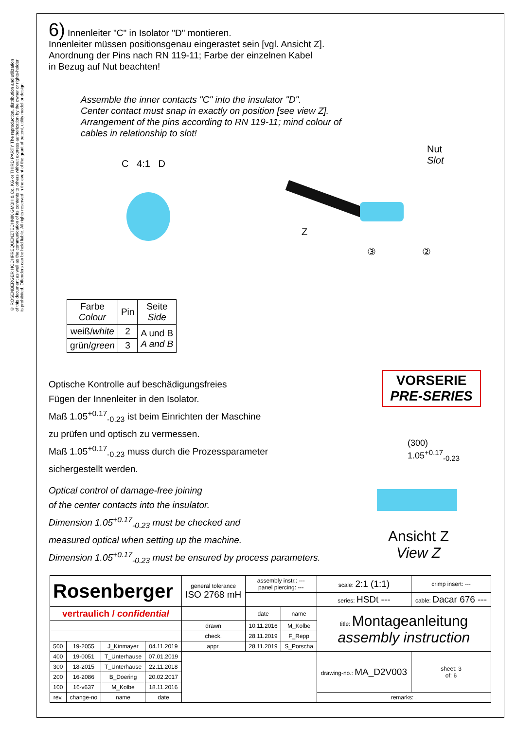© ROSENBERGER HOCHFREQUENZTECHNIK GMBH & Co. KG or THIRD PARTY The reproduction, distribution and utilization of this document as well as the communication of its contents to others without express authorization by the owner or rights-holder is prohibited. Offenders can be held liable. All rights reserved in the event of the grant of patent, utility model or design.
6) Innenleiter "C" in Isolator "D" montieren.
Innenleiter müssen positionsgenau eingerastet sein [vgl. Ansicht Z].
Anordnung der Pins nach RN 119-11; Farbe der einzelnen Kabel
in Bezug auf Nut beachten!
Assemble the inner contacts "C" into the insulator "D".
Center contact must snap in exactly on position [see view Z].
Arrangement of the pins according to RN 119-11; mind colour of
cables in relationship to slot!
C 4:1 D
Nut
Slot
Z
③ ②
| Farbe Colour | Pin | Seite Side |
| --- | --- | --- |
| weiß/ white | 2 | A und B A and B |
| grün/ green | 3 | |
Optische Kontrolle auf beschädigungsfreies
Fügen der Innenleiter in den Isolator.
Maß 1.05<sup>+0.17</sup><sub>-0.23</sub> ist beim Einrichten der Maschine
zu prüfen und optisch zu vermessen.
Maß 1.05<sup>+0.17</sup><sub>-0.23</sub> muss durch die Prozessparameter
sichergestellt werden.
Optical control of damage-free joining
of the center contacts into the insulator.
Dimension 1.05<sup>+0.17</sup><sub>-0.23</sub> must be checked and
measured optical when setting up the machine.
Dimension 1.05<sup>+0.17</sup><sub>-0.23</sub> must be ensured by process parameters.
VORSERIE
PRE-SERIES
(300)
1.05<sup>+0.17</sup><sub>-0.23</sub>
Ansicht Z
View Z
| Rosenberger | | | | general tolerance ISO 2768 mH | assembly instr.: --- panel piercing: --- | | scale: 2:1 (1:1) | crimp insert: --- |
| | | | | | | | series: HSDt --- | cable: Dacar 676 --- |
| vertraulich / confidential | | | | | date | name | title: Montageanleitung assembly instruction | |
| | | | | drawn | 10.11.2016 | M_Kolbe | | |
| | | | | check. | 28.11.2019 | F_Repp | | |
| 500 | 19-2055 | J_Kinmayer | 04.11.2019 | appr. | 28.11.2019 | S_Porscha | | |
| 400 | 19-0051 | T_Unterhause | 07.01.2019 | | | | drawing-no.: MA_D2V003 | sheet: 3 of: 6 |
| 300 | 18-2015 | T_Unterhause | 22.11.2018 | | | | | |
| 200 | 16-2086 | B_Doering | 20.02.2017 | | | | | |
| 100 | 16-v637 | M_Kolbe | 18.11.2016 | | | | | |
| rev. | change-no | name | date | | | | remarks: . | |